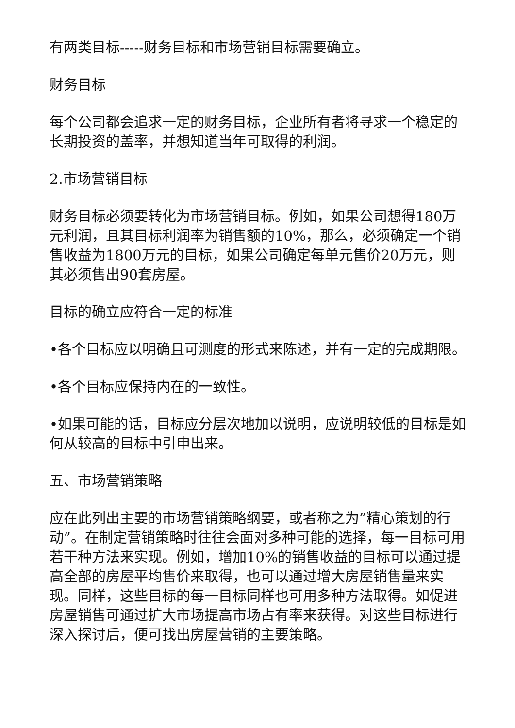有两类目标-----财务目标和市场营销目标需要确立。
财务目标
每个公司都会追求一定的财务目标，企业所有者将寻求一个稳定的长期投资的盖率，并想知道当年可取得的利润。
2.市场营销目标
财务目标必须要转化为市场营销目标。例如，如果公司想得180万元利润，且其目标利润率为销售额的10%，那么，必须确定一个销售收益为1800万元的目标，如果公司确定每单元售价20万元，则其必须售出90套房屋。
目标的确立应符合一定的标准
•各个目标应以明确且可测度的形式来陈述，并有一定的完成期限。
•各个目标应保持内在的一致性。
•如果可能的话，目标应分层次地加以说明，应说明较低的目标是如何从较高的目标中引申出来。
五、市场营销策略
应在此列出主要的市场营销策略纲要，或者称之为”精心策划的行动”。在制定营销策略时往往会面对多种可能的选择，每一目标可用若干种方法来实现。例如，增加10%的销售收益的目标可以通过提高全部的房屋平均售价来取得，也可以通过增大房屋销售量来实现。同样，这些目标的每一目标同样也可用多种方法取得。如促进房屋销售可通过扩大市场提高市场占有率来获得。对这些目标进行深入探讨后，便可找出房屋营销的主要策略。